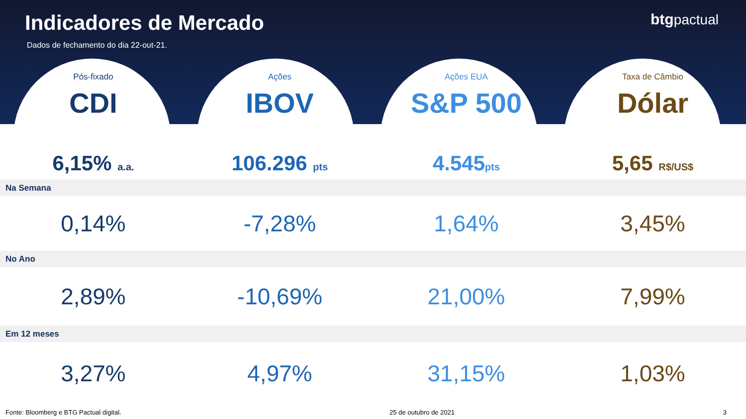Indicadores de Mercado
Dados de fechamento do dia 22-out-21.
btgpactual
Pós-fixado
CDI
6,15% a.a.
Ações
IBOV
106.296 pts
Ações EUA
S&P 500
4.545pts
Taxa de Câmbio
Dólar
5,65 R$/US$
Na Semana
| 0,14% | -7,28% | 1,64% | 3,45% |
No Ano
| 2,89% | -10,69% | 21,00% | 7,99% |
Em 12 meses
| 3,27% | 4,97% | 31,15% | 1,03% |
Fonte: Bloomberg e BTG Pactual digital. 25 de outubro de 2021 3